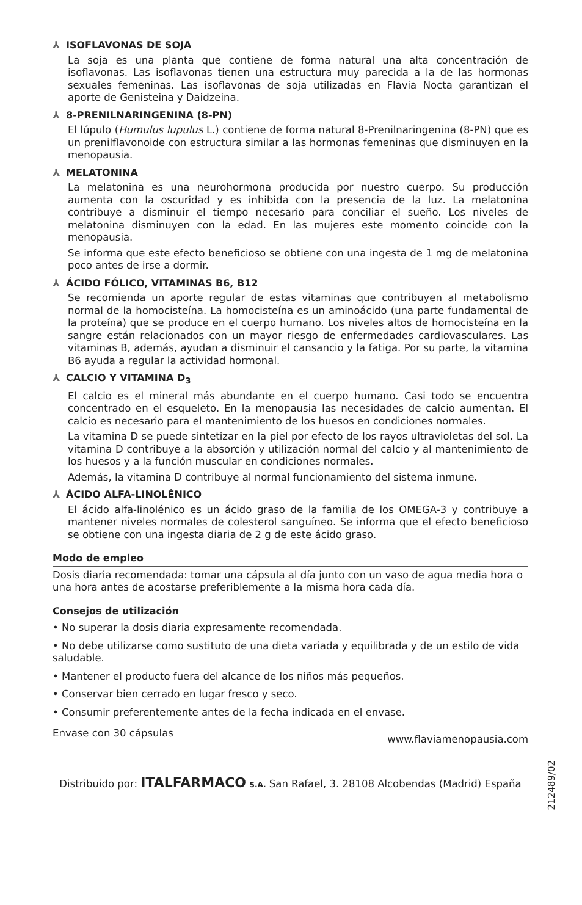⅄ ISOFLAVONAS DE SOJA
La soja es una planta que contiene de forma natural una alta concentración de isoflavonas. Las isoflavonas tienen una estructura muy parecida a la de las hormonas sexuales femeninas. Las isoflavonas de soja utilizadas en Flavia Nocta garantizan el aporte de Genisteina y Daidzeina.
⅄ 8-PRENILNARINGENINA (8-PN)
El lúpulo (Humulus lupulus L.) contiene de forma natural 8-Prenilnaringenina (8-PN) que es un prenilflavonoide con estructura similar a las hormonas femeninas que disminuyen en la menopausia.
⅄ MELATONINA
La melatonina es una neurohormona producida por nuestro cuerpo. Su producción aumenta con la oscuridad y es inhibida con la presencia de la luz. La melatonina contribuye a disminuir el tiempo necesario para conciliar el sueño. Los niveles de melatonina disminuyen con la edad. En las mujeres este momento coincide con la menopausia.
Se informa que este efecto beneficioso se obtiene con una ingesta de 1 mg de melatonina poco antes de irse a dormir.
⅄ ÁCIDO FÓLICO, VITAMINAS B6, B12
Se recomienda un aporte regular de estas vitaminas que contribuyen al metabolismo normal de la homocisteína. La homocisteína es un aminoácido (una parte fundamental de la proteína) que se produce en el cuerpo humano. Los niveles altos de homocisteína en la sangre están relacionados con un mayor riesgo de enfermedades cardiovasculares. Las vitaminas B, además, ayudan a disminuir el cansancio y la fatiga. Por su parte, la vitamina B6 ayuda a regular la actividad hormonal.
⅄ CALCIO Y VITAMINA D<sub>3</sub>
El calcio es el mineral más abundante en el cuerpo humano. Casi todo se encuentra concentrado en el esqueleto. En la menopausia las necesidades de calcio aumentan. El calcio es necesario para el mantenimiento de los huesos en condiciones normales.
La vitamina D se puede sintetizar en la piel por efecto de los rayos ultravioletas del sol. La vitamina D contribuye a la absorción y utilización normal del calcio y al mantenimiento de los huesos y a la función muscular en condiciones normales.
Además, la vitamina D contribuye al normal funcionamiento del sistema inmune.
⅄ ÁCIDO ALFA-LINOLÉNICO
El ácido alfa-linolénico es un ácido graso de la familia de los OMEGA-3 y contribuye a mantener niveles normales de colesterol sanguíneo. Se informa que el efecto beneficioso se obtiene con una ingesta diaria de 2 g de este ácido graso.
Modo de empleo
Dosis diaria recomendada: tomar una cápsula al día junto con un vaso de agua media hora o una hora antes de acostarse preferiblemente a la misma hora cada día.
Consejos de utilización
• No superar la dosis diaria expresamente recomendada.
• No debe utilizarse como sustituto de una dieta variada y equilibrada y de un estilo de vida saludable.
• Mantener el producto fuera del alcance de los niños más pequeños.
• Conservar bien cerrado en lugar fresco y seco.
• Consumir preferentemente antes de la fecha indicada en el envase.
Envase con 30 cápsulas www.flaviamenopausia.com
Distribuido por: ITALFARMACO S.A. San Rafael, 3. 28108 Alcobendas (Madrid) España
212489/02